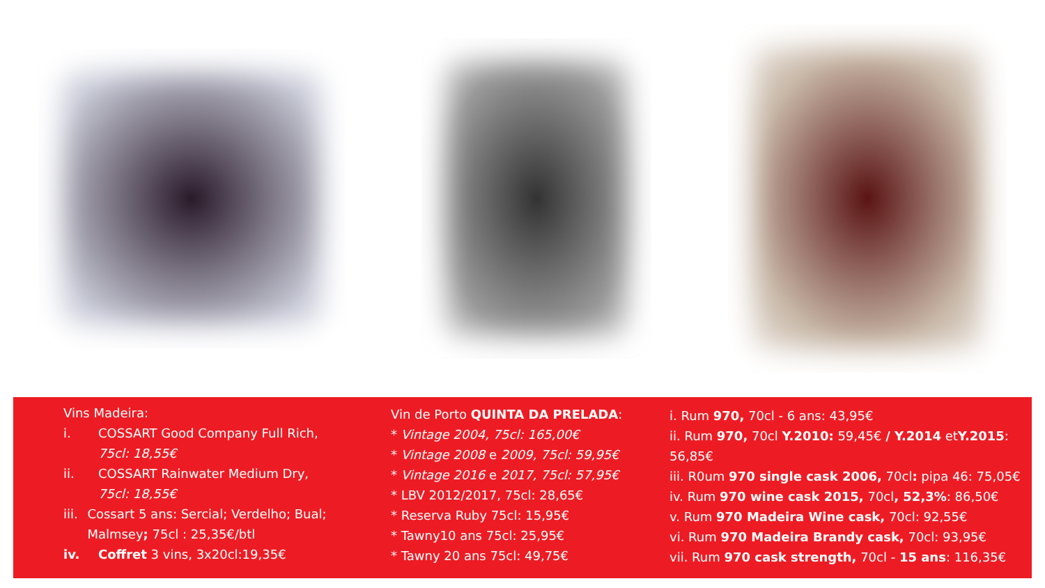Vins Madeira:
i. COSSART Good Company Full Rich,
75cl: 18,55€
ii. COSSART Rainwater Medium Dry,
75cl: 18,55€
iii. Cossart 5 ans: Sercial; Verdelho; Bual; Malmsey; 75cl : 25,35€/btl
iv. Coffret 3 vins, 3x20cl:19,35€
Vin de Porto QUINTA DA PRELADA:
* Vintage 2004, 75cl: 165,00€
* Vintage 2008 e 2009, 75cl: 59,95€
* Vintage 2016 e 2017, 75cl: 57,95€
* LBV 2012/2017, 75cl: 28,65€
* Reserva Ruby 75cl: 15,95€
* Tawny10 ans 75cl: 25,95€
* Tawny 20 ans 75cl: 49,75€
i. Rum 970, 70cl - 6 ans: 43,95€
ii. Rum 970, 70cl Y.2010: 59,45€ / Y.2014 etY.2015: 56,85€
iii. R0um 970 single cask 2006, 70cl: pipa 46: 75,05€
iv. Rum 970 wine cask 2015, 70cl, 52,3%: 86,50€
v. Rum 970 Madeira Wine cask, 70cl: 92,55€
vi. Rum 970 Madeira Brandy cask, 70cl: 93,95€
vii. Rum 970 cask strength, 70cl - 15 ans: 116,35€